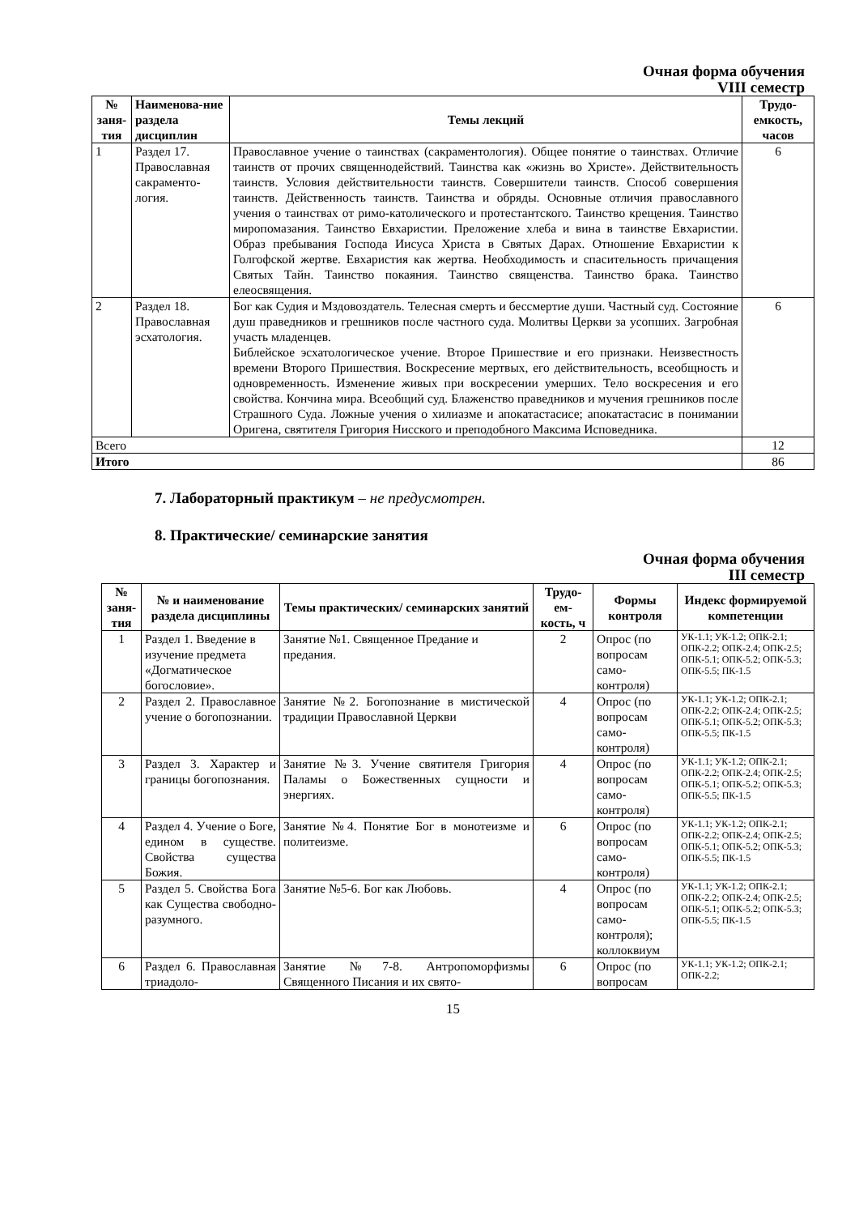Очная форма обучения
VIII семестр
| № заня-тия | Наименова-ние раздела дисциплин | Темы лекций | Трудо-емкость, часов |
| --- | --- | --- | --- |
| 1 | Раздел 17. Православная сакраменто-логия. | Православное учение о таинствах (сакраментология). Общее понятие о таинствах. Отличие таинств от прочих священнодействий. Таинства как «жизнь во Христе». Действительность таинств. Условия действительности таинств. Совершители таинств. Способ совершения таинств. Действенность таинств. Таинства и обряды. Основные отличия православного учения о таинствах от римо-католического и протестантского. Таинство крещения. Таинство миропомазания. Таинство Евхаристии. Преложение хлеба и вина в таинстве Евхаристии. Образ пребывания Господа Иисуса Христа в Святых Дарах. Отношение Евхаристии к Голгофской жертве. Евхаристия как жертва. Необходимость и спасительность причащения Святых Тайн. Таинство покаяния. Таинство священства. Таинство брака. Таинство елеосвящения. | 6 |
| 2 | Раздел 18. Православная эсхатология. | Бог как Судия и Мздовоздатель. Телесная смерть и бессмертие души. Частный суд. Состояние душ праведников и грешников после частного суда. Молитвы Церкви за усопших. Загробная участь младенцев. Библейское эсхатологическое учение. Второе Пришествие и его признаки. Неизвестность времени Второго Пришествия. Воскресение мертвых, его действительность, всеобщность и одновременность. Изменение живых при воскресении умерших. Тело воскресения и его свойства. Кончина мира. Всеобщий суд. Блаженство праведников и мучения грешников после Страшного Суда. Ложные учения о хилиазме и апокатастасисе; апокатастасис в понимании Оригена, святителя Григория Нисского и преподобного Максима Исповедника. | 6 |
| Всего | | | 12 |
| Итого | | | 86 |
7. Лабораторный практикум – не предусмотрен.
8. Практические/ семинарские занятия
Очная форма обучения
III семестр
| № заня-тия | № и наименование раздела дисциплины | Темы практических/ семинарских занятий | Трудо-ем-кость, ч | Формы контроля | Индекс формируемой компетенции |
| --- | --- | --- | --- | --- | --- |
| 1 | Раздел 1. Введение в изучение предмета «Догматическое богословие». | Занятие №1. Священное Предание и предания. | 2 | Опрос (по вопросам само-контроля) | УК-1.1; УК-1.2; ОПК-2.1; ОПК-2.2; ОПК-2.4; ОПК-2.5; ОПК-5.1; ОПК-5.2; ОПК-5.3; ОПК-5.5; ПК-1.5 |
| 2 | Раздел 2. Православное учение о богопознании. | Занятие №2. Богопознание в мистической традиции Православной Церкви | 4 | Опрос (по вопросам само-контроля) | УК-1.1; УК-1.2; ОПК-2.1; ОПК-2.2; ОПК-2.4; ОПК-2.5; ОПК-5.1; ОПК-5.2; ОПК-5.3; ОПК-5.5; ПК-1.5 |
| 3 | Раздел 3. Характер и границы богопознания. | Занятие №3. Учение святителя Григория Паламы о Божественных сущности и энергиях. | 4 | Опрос (по вопросам само-контроля) | УК-1.1; УК-1.2; ОПК-2.1; ОПК-2.2; ОПК-2.4; ОПК-2.5; ОПК-5.1; ОПК-5.2; ОПК-5.3; ОПК-5.5; ПК-1.5 |
| 4 | Раздел 4. Учение о Боге, едином в существе. Свойства существа Божия. | Занятие №4. Понятие Бог в монотеизме и политеизме. | 6 | Опрос (по вопросам само-контроля) | УК-1.1; УК-1.2; ОПК-2.1; ОПК-2.2; ОПК-2.4; ОПК-2.5; ОПК-5.1; ОПК-5.2; ОПК-5.3; ОПК-5.5; ПК-1.5 |
| 5 | Раздел 5. Свойства Бога как Существа свободно-разумного. | Занятие №5-6. Бог как Любовь. | 4 | Опрос (по вопросам само-контроля); коллоквиум | УК-1.1; УК-1.2; ОПК-2.1; ОПК-2.2; ОПК-2.4; ОПК-2.5; ОПК-5.1; ОПК-5.2; ОПК-5.3; ОПК-5.5; ПК-1.5 |
| 6 | Раздел 6. Православная триадоло- | Занятие №7-8. Антропоморфизмы Священного Писания и их свято- | 6 | Опрос (по вопросам | УК-1.1; УК-1.2; ОПК-2.1; ОПК-2.2; |
15